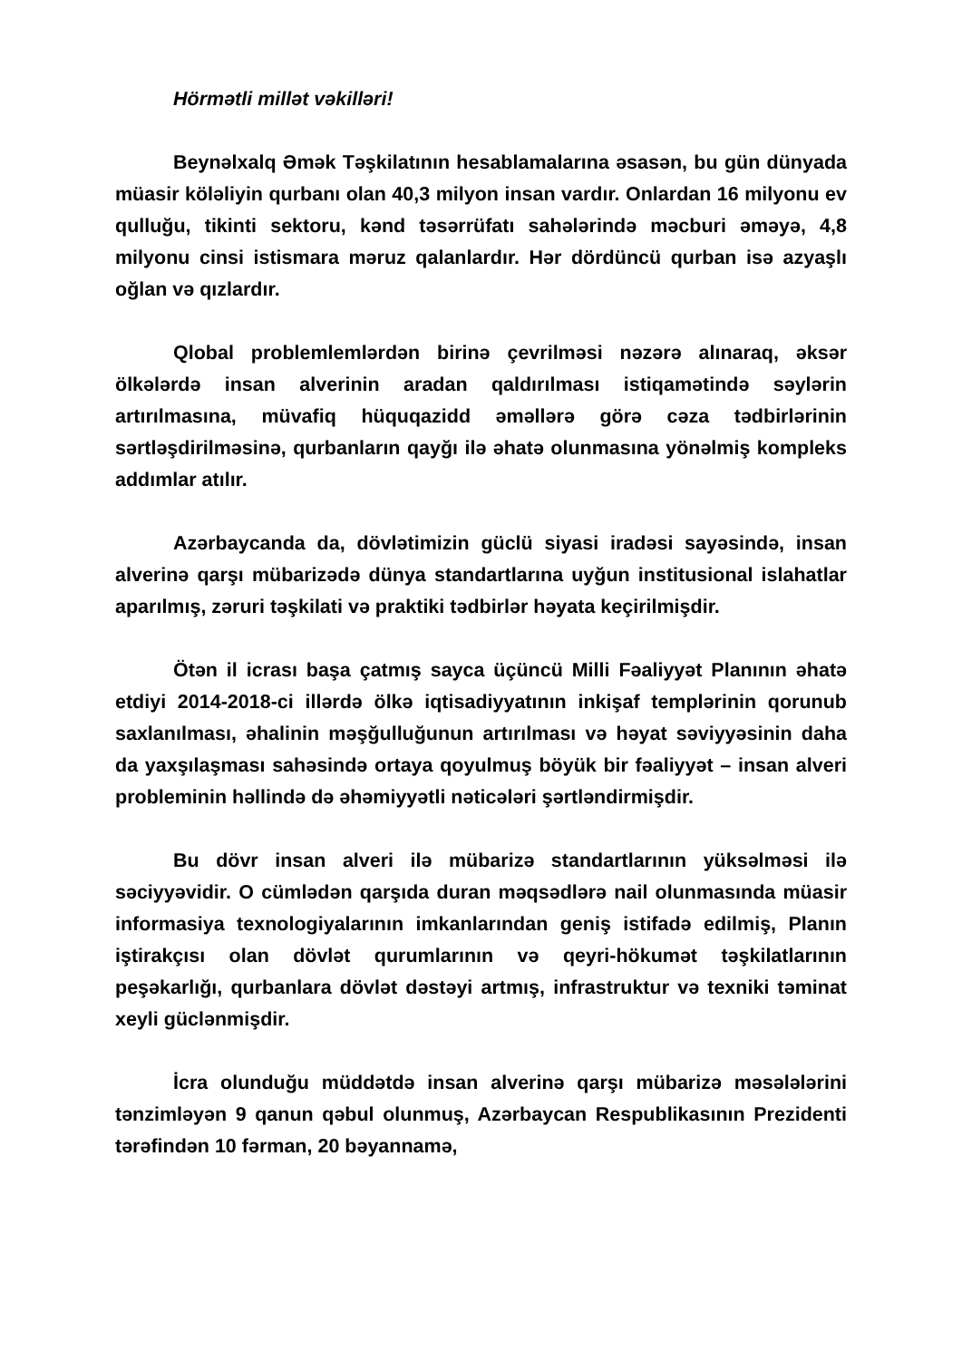Hörmətli millət vəkilləri!
Beynəlxalq Əmək Təşkilatının hesablamalarına əsasən, bu gün dünyada müasir köləliyin qurbanı olan 40,3 milyon insan vardır. Onlardan 16 milyonu ev qulluğu, tikinti sektoru, kənd təsərrüfatı sahələrində məcburi əməyə, 4,8 milyonu cinsi istismara məruz qalanlardır. Hər dördüncü qurban isə azyaşlı oğlan və qızlardır.
Qlobal problemlemlərdən birinə çevrilməsi nəzərə alınaraq, əksər ölkələrdə insan alverinin aradan qaldırılması istiqamətində səylərin artırılmasına, müvafiq hüquqazidd əməllərə görə cəza tədbirlərinin sərtləşdirilməsinə, qurbanların qayğı ilə əhatə olunmasına yönəlmiş kompleks addımlar atılır.
Azərbaycanda da, dövlətimizin güclü siyasi iradəsi sayəsində, insan alverinə qarşı mübarizədə dünya standartlarına uyğun institusional islahatlar aparılmış, zəruri təşkilati və praktiki tədbirlər həyata keçirilmişdir.
Ötən il icrası başa çatmış sayca üçüncü Milli Fəaliyyət Planının əhatə etdiyi 2014-2018-ci illərdə ölkə iqtisadiyyatının inkişaf templərinin qorunub saxlanılması, əhalinin məşğulluğunun artırılması və həyat səviyyəsinin daha da yaxşılaşması sahəsində ortaya qoyulmuş böyük bir fəaliyyət – insan alveri probleminin həllində də əhəmiyyətli nəticələri şərtləndirmişdir.
Bu dövr insan alveri ilə mübarizə standartlarının yüksəlməsi ilə səciyyəvidir. O cümlədən qarşıda duran məqsədlərə nail olunmasında müasir informasiya texnologiyalarının imkanlarından geniş istifadə edilmiş, Planın iştirakçısı olan dövlət qurumlarının və qeyri-hökumət təşkilatlarının peşəkarlığı, qurbanlara dövlət dəstəyi artmış, infrastruktur və texniki təminat xeyli güclənmişdir.
İcra olunduğu müddətdə insan alverinə qarşı mübarizə məsələlərini tənzimləyən 9 qanun qəbul olunmuş, Azərbaycan Respublikasının Prezidenti tərəfindən 10 fərman, 20 bəyannamə,